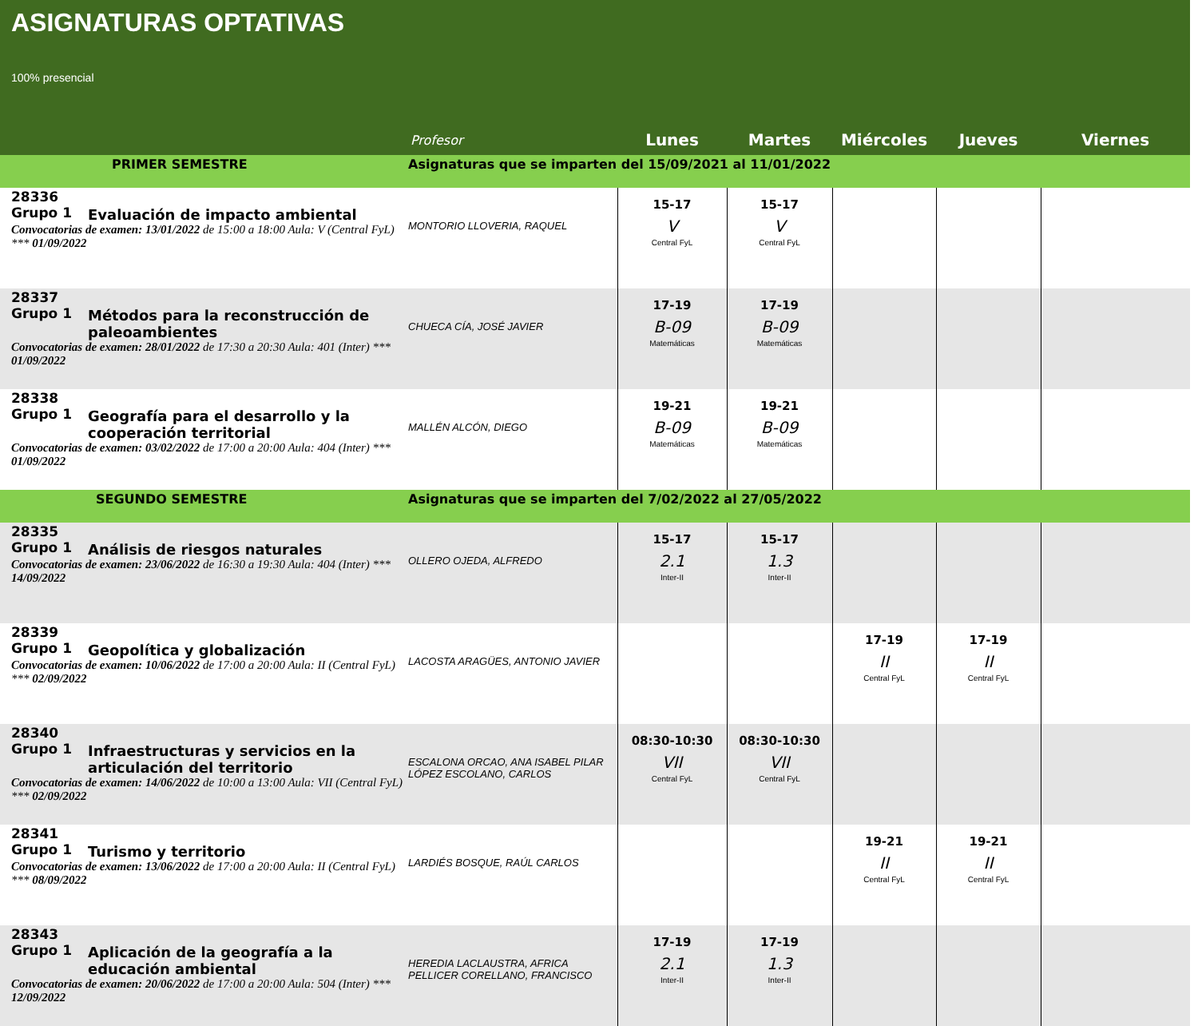ASIGNATURAS OPTATIVAS
100% presencial
| | Profesor | Lunes | Martes | Miércoles | Jueves | Viernes |
| PRIMER SEMESTRE | Asignaturas que se imparten del 15/09/2021 al 11/01/2022 | | | | | |
| 28336 Grupo 1 Evaluación de impacto ambiental Convocatorias de examen: 13/01/2022 de 15:00 a 18:00 Aula: V (Central FyL) *** 01/09/2022 | MONTORIO LLOVERIA, RAQUEL | 15-17 V Central FyL | 15-17 V Central FyL | | | |
| 28337 Grupo 1 Métodos para la reconstrucción de paleoambientes Convocatorias de examen: 28/01/2022 de 17:30 a 20:30 Aula: 401 (Inter) *** 01/09/2022 | CHUECA CÍA, JOSÉ JAVIER | 17-19 B-09 Matemáticas | 17-19 B-09 Matemáticas | | | |
| 28338 Grupo 1 Geografía para el desarrollo y la cooperación territorial Convocatorias de examen: 03/02/2022 de 17:00 a 20:00 Aula: 404 (Inter) *** 01/09/2022 | MALLÉN ALCÓN, DIEGO | 19-21 B-09 Matemáticas | 19-21 B-09 Matemáticas | | | |
| SEGUNDO SEMESTRE | Asignaturas que se imparten del 7/02/2022 al 27/05/2022 | | | | | |
| 28335 Grupo 1 Análisis de riesgos naturales Convocatorias de examen: 23/06/2022 de 16:30 a 19:30 Aula: 404 (Inter) *** 14/09/2022 | OLLERO OJEDA, ALFREDO | 15-17 2.1 Inter-II | 15-17 1.3 Inter-II | | | |
| 28339 Grupo 1 Geopolítica y globalización Convocatorias de examen: 10/06/2022 de 17:00 a 20:00 Aula: II (Central FyL) *** 02/09/2022 | LACOSTA ARAGÜES, ANTONIO JAVIER | | | 17-19 II Central FyL | 17-19 II Central FyL | |
| 28340 Grupo 1 Infraestructuras y servicios en la articulación del territorio Convocatorias de examen: 14/06/2022 de 10:00 a 13:00 Aula: VII (Central FyL) *** 02/09/2022 | ESCALONA ORCAO, ANA ISABEL PILAR LÓPEZ ESCOLANO, CARLOS | 08:30-10:30 VII Central FyL | 08:30-10:30 VII Central FyL | | | |
| 28341 Grupo 1 Turismo y territorio Convocatorias de examen: 13/06/2022 de 17:00 a 20:00 Aula: II (Central FyL) *** 08/09/2022 | LARDIÉS BOSQUE, RAÚL CARLOS | | | 19-21 II Central FyL | 19-21 II Central FyL | |
| 28343 Grupo 1 Aplicación de la geografía a la educación ambiental Convocatorias de examen: 20/06/2022 de 17:00 a 20:00 Aula: 504 (Inter) *** 12/09/2022 | HEREDIA LACLAUSTRA, AFRICA PELLICER CORELLANO, FRANCISCO | 17-19 2.1 Inter-II | 17-19 1.3 Inter-II | | | |